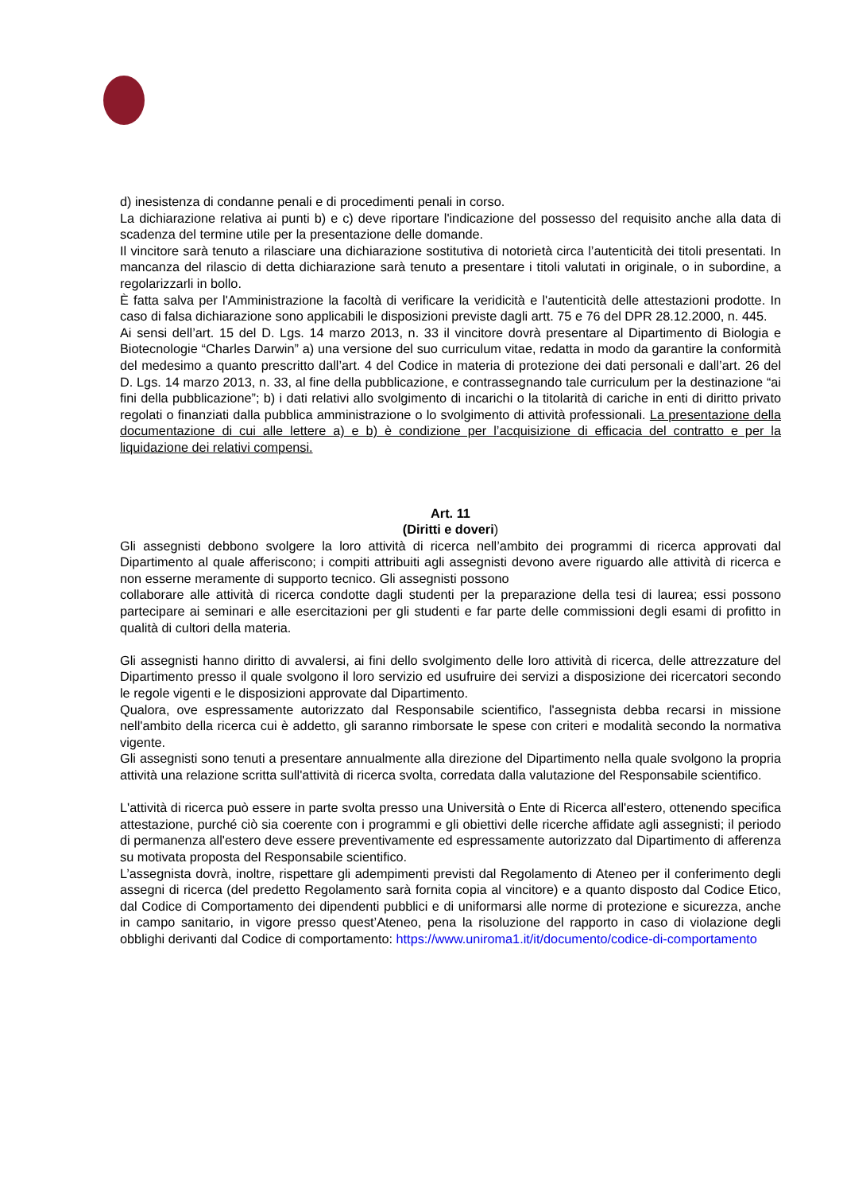d) inesistenza di condanne penali e di procedimenti penali in corso.
La dichiarazione relativa ai punti b) e c) deve riportare l'indicazione del possesso del requisito anche alla data di scadenza del termine utile per la presentazione delle domande.
Il vincitore sarà tenuto a rilasciare una dichiarazione sostitutiva di notorietà circa l’autenticità dei titoli presentati. In mancanza del rilascio di detta dichiarazione sarà tenuto a presentare i titoli valutati in originale, o in subordine, a regolarizzarli in bollo.
È fatta salva per l'Amministrazione la facoltà di verificare la veridicità e l'autenticità delle attestazioni prodotte. In caso di falsa dichiarazione sono applicabili le disposizioni previste dagli artt. 75 e 76 del DPR 28.12.2000, n. 445.
Ai sensi dell’art. 15 del D. Lgs. 14 marzo 2013, n. 33 il vincitore dovrà presentare al Dipartimento di Biologia e Biotecnologie “Charles Darwin” a) una versione del suo curriculum vitae, redatta in modo da garantire la conformità del medesimo a quanto prescritto dall’art. 4 del Codice in materia di protezione dei dati personali e dall’art. 26 del D. Lgs. 14 marzo 2013, n. 33, al fine della pubblicazione, e contrassegnando tale curriculum per la destinazione “ai fini della pubblicazione”; b) i dati relativi allo svolgimento di incarichi o la titolarità di cariche in enti di diritto privato regolati o finanziati dalla pubblica amministrazione o lo svolgimento di attività professionali. La presentazione della documentazione di cui alle lettere a) e b) è condizione per l’acquisizione di efficacia del contratto e per la liquidazione dei relativi compensi.
Art. 11
(Diritti e doveri)
Gli assegnisti debbono svolgere la loro attività di ricerca nell’ambito dei programmi di ricerca approvati dal Dipartimento al quale afferiscono; i compiti attribuiti agli assegnisti devono avere riguardo alle attività di ricerca e non esserne meramente di supporto tecnico. Gli assegnisti possono
collaborare alle attività di ricerca condotte dagli studenti per la preparazione della tesi di laurea; essi possono partecipare ai seminari e alle esercitazioni per gli studenti e far parte delle commissioni degli esami di profitto in qualità di cultori della materia.
Gli assegnisti hanno diritto di avvalersi, ai fini dello svolgimento delle loro attività di ricerca, delle attrezzature del Dipartimento presso il quale svolgono il loro servizio ed usufruire dei servizi a disposizione dei ricercatori secondo le regole vigenti e le disposizioni approvate dal Dipartimento.
Qualora, ove espressamente autorizzato dal Responsabile scientifico, l'assegnista debba recarsi in missione nell'ambito della ricerca cui è addetto, gli saranno rimborsate le spese con criteri e modalità secondo la normativa vigente.
Gli assegnisti sono tenuti a presentare annualmente alla direzione del Dipartimento nella quale svolgono la propria attività una relazione scritta sull'attività di ricerca svolta, corredata dalla valutazione del Responsabile scientifico.
L'attività di ricerca può essere in parte svolta presso una Università o Ente di Ricerca all'estero, ottenendo specifica attestazione, purché ciò sia coerente con i programmi e gli obiettivi delle ricerche affidate agli assegnisti; il periodo di permanenza all'estero deve essere preventivamente ed espressamente autorizzato dal Dipartimento di afferenza su motivata proposta del Responsabile scientifico.
L’assegnista dovrà, inoltre, rispettare gli adempimenti previsti dal Regolamento di Ateneo per il conferimento degli assegni di ricerca (del predetto Regolamento sarà fornita copia al vincitore) e a quanto disposto dal Codice Etico, dal Codice di Comportamento dei dipendenti pubblici e di uniformarsi alle norme di protezione e sicurezza, anche in campo sanitario, in vigore presso quest’Ateneo, pena la risoluzione del rapporto in caso di violazione degli obblighi derivanti dal Codice di comportamento: https://www.uniroma1.it/it/documento/codice-di-comportamento